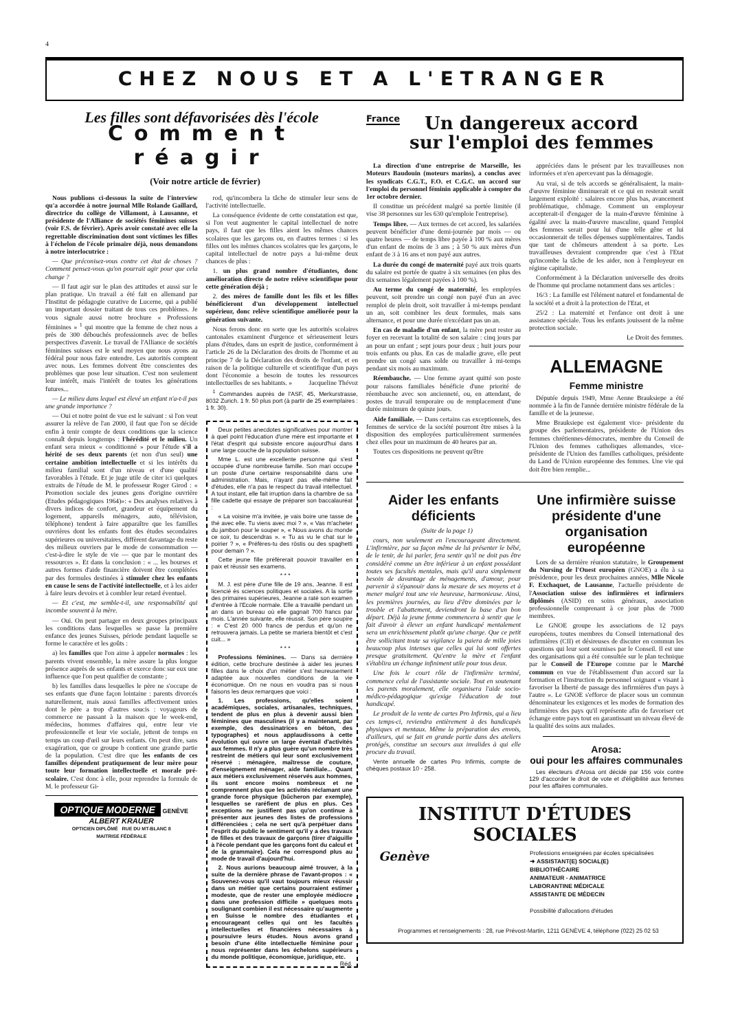4
CHEZ NOUS ET A L'ETRANGER
Les filles sont défavorisées dès l'école
Comment réagir
(Voir notre article de février)
Nous publions ci-dessous la suite de l'interview qu'a accordée à notre journal Mlle Rolande Gaillard, directrice du collège de Villamont, à Lausanne, et présidente de l'Alliance de sociétés féminines suisses (voir F.S. de février). Après avoir constaté avec elle la regrettable discrimination dont sont victimes les filles à l'échelon de l'école primaire déjà, nous demandons à notre interlocutrice :
— Que préconisez-vous contre cet état de choses ? Comment pensez-vous qu'on pourrait agir pour que cela change ?
— Il faut agir sur le plan des attitudes et aussi sur le plan pratique. Un travail a été fait en allemand par l'Institut de pédagogie curative de Lucerne, qui a publié un important dossier traitant de tous ces problèmes. Je vous signale aussi notre brochure « Professions féminines » <sup>1</sup> qui montre que la femme de chez nous a près de 300 débouchés professionnels avec de belles perspectives d'avenir. Le travail de l'Alliance de sociétés féminines suisses est le seul moyen que nous ayons au fédéral pour nous faire entendre. Les autorités comptent avec nous. Les femmes doivent être conscientes des problèmes que pose leur situation. C'est non seulement leur intérêt, mais l'intérêt de toutes les générations futures...
— Le milieu dans lequel est élevé un enfant n'a-t-il pas une grande importance ?
— Oui et notre point de vue est le suivant : si l'on veut assurer la relève de l'an 2000, il faut que l'on se décide enfin à tenir compte de deux conditions que la science connaît depuis longtemps : l'hérédité et le milieu. Un enfant sera mieux « conditionné » pour l'étude s'il a hérité de ses deux parents (et non d'un seul) une certaine ambition intellectuelle et si les intérêts du milieu familial sont d'un niveau et d'une qualité favorables à l'étude. Et je juge utile de citer ici quelques extraits de l'étude de M. le professeur Roger Girod : « Promotion sociale des jeunes gens d'origine ouvrière (Etudes pédagogiques 1964)»: « Des analyses relatives à divers indices de confort, grandeur et équipement du logement, appareils ménagers, auto, télévision, téléphone) tendent à faire apparaître que les familles ouvrières dont les enfants font des études secondaires supérieures ou universitaires, diffèrent davantage du reste des milieux ouvriers par le mode de consommation — c'est-à-dire le style de vie — que par le montant des ressources ». Et dans la conclusion : « ... les bourses et autres formes d'aide financière doivent être complétées par des formules destinées à stimuler chez les enfants en cause le sens de l'activité intellectuelle, et à les aider à faire leurs devoirs et à combler leur retard éventuel.
— Et c'est, me semble-t-il, une responsabilité qui incombe souvent à la mère.
— Oui. On peut partager en deux groupes principaux les conditions dans lesquelles se passe la première enfance des jeunes Suisses, période pendant laquelle se forme le caractère et les goûts :
a) les familles que l'on aime à appeler normales : les parents vivent ensemble, la mère assure la plus longue présence auprès de ses enfants et exerce donc sur eux une influence que l'on peut qualifier de constante ;
b) les familles dans lesquelles le père ne s'occupe de ses enfants que d'une façon lointaine : parents divorcés naturellement, mais aussi familles affectivement unies dont le père a trop d'autres soucis : voyageurs de commerce ne passant à la maison que le week-end, médecins, hommes d'affaires qui, entre leur vie professionnelle et leur vie sociale, jettent de temps en temps un coup d'œil sur leurs enfants. On peut dire, sans exagération, que ce groupe b contient une grande partie de la population. C'est dire que les enfants de ces familles dépendent pratiquement de leur mère pour toute leur formation intellectuelle et morale pré-scolaire. C'est donc à elle, pour reprendre la formule de M. le professeur Gi-
OPTIQUE MODERNE
GENÈVE
ALBERT KRAUER
OPTICIEN DIPLÔMÉ RUE DU MT-BLANC 8
MAITRISE FÉDÉRALE
rod, qu'incombera la tâche de stimuler leur sens de l'activité intellectuelle.
La conséquence évidente de cette constatation est que, si l'on veut augmenter le capital intellectuel de notre pays, il faut que les filles aient les mêmes chances scolaires que les garçons ou, en d'autres termes : si les filles ont les mêmes chances scolaires que les garçons, le capital intellectuel de notre pays a lui-même deux chances de plus :
1. un plus grand nombre d'étudiantes, donc amélioration directe de notre relève scientifique pour cette génération déjà ;
2. des mères de famille dont les fils et les filles bénéficieront d'un développement intellectuel supérieur, donc relève scientifique améliorée pour la génération suivante.
Nous ferons donc en sorte que les autorités scolaires cantonales examinent d'urgence et sérieusement leurs plans d'études, dans un esprit de justice, conformément à l'article 26 de la Déclaration des droits de l'homme et au principe 7 de la Déclaration des droits de l'enfant, et en raison de la politique culturelle et scientifique d'un pays dont l'économie a besoin de toutes les ressources intellectuelles de ses habitants. » Jacqueline Thévoz
<sup>1</sup> Commandes auprès de l'ASF, 45, Merkurstrasse, 8032 Zurich. 1 fr. 50 plus port (à partir de 25 exemplaires : 1 fr. 30).
Deux petites anecdotes significatives pour montrer à quel point l'éducation d'une mère est importante et l'état d'esprit qui subsiste encore aujourd'hui dans une large couche de la population suisse.
Mme L. est une excellente personne qui s'est occupée d'une nombreuse famille. Son mari occupe un poste d'une certaine responsabilité dans une administration. Mais, n'ayant pas elle-même fait d'études, elle n'a pas le respect du travail intellectuel. A tout instant, elle fait irruption dans la chambre de sa fille cadette qui essaye de préparer son baccalauréat :
« La voisine m'a invitée, je vais boire une tasse de thé avec elle. Tu viens avec moi ? », « Vas m'acheter du jambon pour le souper », « Nous avons du monde ce soir, tu descendras ». « Tu as vu le chat sur le poirier ? », « Préfères-tu des röstis ou des spaghetti pour demain ? ».
Cette jeune fille préférerait pouvoir travailler en paix et réussir ses examens.
* * *
M. J. est père d'une fille de 19 ans, Jeanne. Il est licencié ès sciences politiques et sociales. A la sortie des primaires supérieures, Jeanne a raté son examen d'entrée à l'Ecole normale. Elle a travaillé pendant un an dans un bureau où elle gagnait 700 francs par mois. L'année suivante, elle réussit. Son père soupire : « C'est 20 000 francs de perdus et qu'on ne retrouvera jamais. La petite se mariera bientôt et c'est cuit... »
* * *
Professions féminines. — Dans sa dernière édition, cette brochure destinée à aider les jeunes filles dans le choix d'un métier s'est heureusement adaptée aux nouvelles conditions de la vie économique. On ne nous en voudra pas si nous faisons les deux remarques que voici :
1. Les professions, qu'elles soient académiques, sociales, artisanales, techniques, tendent de plus en plus à devenir aussi bien féminines que masculines (il y a maintenant, par exemple, des dessinatrices en béton, des typographes) et nous applaudissons à cette évolution qui ouvre un large éventail d'activités aux femmes. Il n'y a plus guère qu'un nombre très restreint de métiers qui leur sont exclusivement réservé : ménagère, maîtresse de couture, d'enseignement ménager, aide familiale... Quant aux métiers exclusivement réservés aux hommes, ils sont encore moins nombreux et ne comprennent plus que les activités réclamant une grande force physique (bûcheron par exemple), lesquelles se raréfient de plus en plus. Ces exceptions ne justifient pas qu'on continue à présenter aux jeunes des listes de professions différenciées ; cela ne sert qu'à perpétuer dans l'esprit du public le sentiment qu'il y a des travaux de filles et des travaux de garçons (tirer d'aiguille à l'école pendant que les garçons font du calcul et de la grammaire). Cela ne correspond plus au mode de travail d'aujourd'hui.
2. Nous aurions beaucoup aimé trouver, à la suite de la dernière phrase de l'avant-propos : « Souvenez-vous qu'il vaut toujours mieux réussir dans un métier que certains pourraient estimer modeste, que de rester une employée médiocre dans une profession difficile » quelques mots soulignant combien il est nécessaire qu'augmente en Suisse le nombre des étudiantes et encourageant celles qui ont les facultés intellectuelles et financières nécessaires à poursuivre leurs études. Nous avons grand besoin d'une élite intellectuelle féminine pour nous représenter dans les échelons supérieurs du monde politique, économique, juridique, etc. Réd.
France
Un dangereux accord
sur l'emploi des femmes
La direction d'une entreprise de Marseille, les Moteurs Baudouin (moteurs marins), a conclus avec les syndicats C.G.T., F.O. et C.G.C. un accord sur l'emploi du personnel féminin applicable à compter du 1er octobre dernier.
Il constitue un précédent malgré sa portée limitée (il vise 38 personnes sur les 630 qu'emploie l'entreprise).
Temps libre. — Aux termes de cet accord, les salariées peuvent bénéficier d'une demi-journée par mois — ou quatre heures — de temps libre payée à 100 % aux mères d'un enfant de moins de 3 ans ; à 50 % aux mères d'un enfant de 3 à 16 ans et non payé aux autres.
La durée du congé de maternité payé aux trois quarts du salaire est portée de quatre à six semaines (en plus des dix semaines légalement payées à 100 %).
Au terme du congé de maternité, les employées peuvent, soit prendre un congé non payé d'un an avec remploi de plein droit, soit travailler à mi-temps pendant un an, soit combiner les deux formules, mais sans alternance, et pour une durée n'excédant pas un an.
En cas de maladie d'un enfant, la mère peut rester au foyer en recevant la totalité de son salaire : cinq jours par an pour un enfant ; sept jours pour deux ; huit jours pour trois enfants ou plus. En cas de maladie grave, elle peut prendre un congé sans solde ou travailler à mi-temps pendant six mois au maximum.
Réembauche. — Une femme ayant quitté son poste pour raisons familiales bénéficie d'une priorité de réembauche avec son ancienneté, ou, en attendant, de postes de travail temporaire ou de remplacement d'une durée minimum de quinze jours.
Aide familiale. — Dans certains cas exceptionnels, des femmes de service de la société pourront être mises à la disposition des employées particulièrement surmenées chez elles pour un maximum de 40 heures par an.
Toutes ces dispositions ne peuvent qu'être
appréciées dans le présent par les travailleuses non informées et n'en apercevant pas la démagogie.
Au vrai, si de tels accords se généralisaient, la main-d'œuvre féminine diminuerait et ce qui en resterait serait largement exploité : salaires encore plus bas, avancement problématique, chômage. Comment un employeur accepterait-il d'engager de la main-d'œuvre féminine à égalité avec la main-d'œuvre masculine, quand l'emploi des femmes serait pour lui d'une telle gêne et lui occasionnerait de telles dépenses supplémentaires. Tandis que tant de chômeurs attendent à sa porte. Les travailleuses devraient comprendre que c'est à l'Etat qu'incombe la tâche de les aider, non à l'employeur en régime capitaliste.
Conformément à la Déclaration universelle des droits de l'homme qui proclame notamment dans ses articles :
16/3 : La famille est l'élément naturel et fondamental de la société et a droit à la protection de l'Etat, et
25/2 : La maternité et l'enfance ont droit à une assistance spéciale. Tous les enfants jouissent de la même protection sociale.
Le Droit des femmes.
ALLEMAGNE
Femme ministre
Députée depuis 1949, Mme Aenne Brauksiepe a été nommée à la fin de l'année dernière ministre fédérale de la famille et de la jeunesse.
Mme Brauksiepe est également vice- présidente du groupe des parlementaires, présidente de l'Union des femmes chrétiennes-démocrates, membre du Conseil de l'Union des femmes catholiques allemandes, vice-présidente de l'Union des familles catholiques, présidente du Land de l'Union européenne des femmes. Une vie qui doit être bien remplie...
Aider les enfants déficients
(Suite de la page 1)
cours, non seulement en l'encourageant directement. L'infirmière, par sa façon même de lui présenter le bébé, de le tenir, de lui parler, fera sentir qu'il ne doit pas être considéré comme un être inférieur à un enfant possédant toutes ses facultés mentales, mais qu'il aura simplement besoin de davantage de ménagements, d'amour, pour parvenir à s'épanouir dans la mesure de ses moyens et à mener malgré tout une vie heureuse, harmonieuse. Ainsi, les premières journées, au lieu d'être dominées par le trouble et l'abattement, deviendront la base d'un bon départ. Déjà la jeune femme commencera à sentir que le fait d'avoir à élever un enfant handicapé mentalement sera un enrichissement plutôt qu'une charge. Que ce petit être sollicitant toute sa vigilance la paiera de mille joies beaucoup plus intenses que celles qui lui sont offertes presque gratuitement. Qu'entre la mère et l'enfant s'établira un échange infiniment utile pour tous deux.
Une fois le court rôle de l'infirmière terminé, commence celui de l'assistante sociale. Tout en soutenant les parents moralement, elle organisera l'aide socio-médico-pédagogique qu'exige l'éducation de tout handicapé.
Le produit de la vente de cartes Pro Infirmis, qui a lieu ces temps-ci, reviendra entièrement à des handicapés physiques et mentaux. Même la préparation des envois, d'ailleurs, qui se fait en grande partie dans des ateliers protégés, constitue un secours aux invalides à qui elle procure du travail.
Vente annuelle de cartes Pro Infirmis, compte de chèques postaux 10 - 258.
Une infirmière suisse présidente d'une organisation européenne
Lors de sa dernière réunion statutaire, le Groupement du Nursing de l'Ouest européen (GNOE) a élu à sa présidence, pour les deux prochaines années, Mlle Nicole F. Exchaquet, de Lausanne, l'actuelle présidente de l'Association suisse des infirmières et infirmiers diplômés (ASID) en soins généraux, association professionnelle comprenant à ce jour plus de 7000 membres.
Le GNOE groupe les associations de 12 pays européens, toutes membres du Conseil international des infirmières (CII) et désireuses de discuter en commun les questions qui leur sont soumises par le Conseil. Il est une des organisations qui a été consultée sur le plan technique par le Conseil de l'Europe comme par le Marché commun en vue de l'établissement d'un accord sur la formation et l'instruction du personnel soignant « visant à favoriser la liberté de passage des infirmières d'un pays à l'autre ». Le GNOE s'efforce de placer sous un commun dénominateur les exigences et les modes de formation des infirmières des pays qu'il représente afin de favoriser cet échange entre pays tout en garantissant un niveau élevé de la qualité des soins aux malades.
Arosa:
oui pour les affaires communales
Les électeurs d'Arosa ont décidé par 156 voix contre 129 d'accorder le droit de vote et d'éligibilité aux femmes pour les affaires communales.
INSTITUT D'ÉTUDES SOCIALES
Genève
Professions enseignées par écoles spécialisées
➜ ASSISTANT(E) SOCIAL(E)
BIBLIOTHÉCAIRE
ANIMATEUR - ANIMATRICE
LABORANTINE MÉDICALE
ASSISTANTE DE MÉDECIN
Possibilité d'allocations d'études
Programmes et renseignements : 28, rue Prévost-Martin, 1211 GENÈVE 4, téléphone (022) 25 02 53